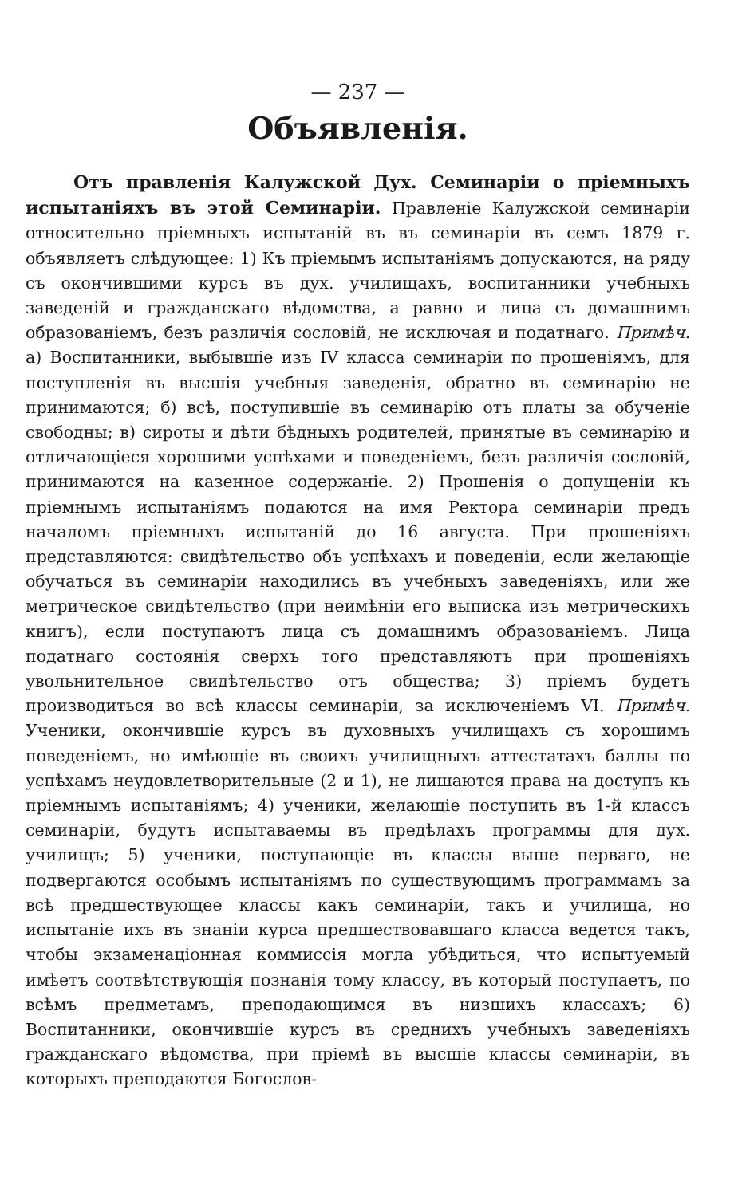— 237 —
Объявленія.
Отъ правленія Калужской Дух. Семинаріи о пріемныхъ испытаніяхъ въ этой Семинаріи. Правленіе Калужской семинаріи относительно пріемныхъ испытаній въ въ семинаріи въ семъ 1879 г. объявляетъ слѣдующее: 1) Къ пріемымъ испытаніямъ допускаются, на ряду съ окончившими курсъ въ дух. училищахъ, воспитанники учебныхъ заведеній и гражданскаго вѣдомства, а равно и лица съ домашнимъ образованіемъ, безъ различія сословій, не исключая и податнаго. Примѣч. а) Воспитанники, выбывшіе изъ IV класса семинаріи по прошеніямъ, для поступленія въ высшія учебныя заведенія, обратно въ семинарію не принимаются; б) всѣ, поступившіе въ семинарію отъ платы за обученіе свободны; в) сироты и дѣти бѣдныхъ родителей, принятые въ семинарію и отличающіеся хорошими успѣхами и поведеніемъ, безъ различія сословій, принимаются на казенное содержаніе. 2) Прошенія о допущеніи къ пріемнымъ испытаніямъ подаются на имя Ректора семинаріи предъ началомъ пріемныхъ испытаній до 16 августа. При прошеніяхъ представляются: свидѣтельство объ успѣхахъ и поведеніи, если желающіе обучаться въ семинаріи находились въ учебныхъ заведеніяхъ, или же метрическое свидѣтельство (при неимѣніи его выписка изъ метрическихъ книгъ), если поступаютъ лица съ домашнимъ образованіемъ. Лица податнаго состоянія сверхъ того представляютъ при прошеніяхъ увольнительное свидѣтельство отъ общества; 3) пріемъ будетъ производиться во всѣ классы семинаріи, за исключеніемъ VI. Примѣч. Ученики, окончившіе курсъ въ духовныхъ училищахъ съ хорошимъ поведеніемъ, но имѣющіе въ своихъ училищныхъ аттестатахъ баллы по успѣхамъ неудовлетворительные (2 и 1), не лишаются права на доступъ къ пріемнымъ испытаніямъ; 4) ученики, желающіе поступить въ 1-й классъ семинаріи, будутъ испытаваемы въ предѣлахъ программы для дух. училищъ; 5) ученики, поступающіе въ классы выше перваго, не подвергаются особымъ испытаніямъ по существующимъ программамъ за всѣ предшествующее классы какъ семинаріи, такъ и училища, но испытаніе ихъ въ знаніи курса предшествовавшаго класса ведется такъ, чтобы экзаменаціонная коммиссія могла убѣдиться, что испытуемый имѣетъ соотвѣтствующія познанія тому классу, въ который поступаетъ, по всѣмъ предметамъ, преподающимся въ низшихъ классахъ; 6) Воспитанники, окончившіе курсъ въ среднихъ учебныхъ заведеніяхъ гражданскаго вѣдомства, при пріемѣ въ высшіе классы семинаріи, въ которыхъ преподаются Богослов-